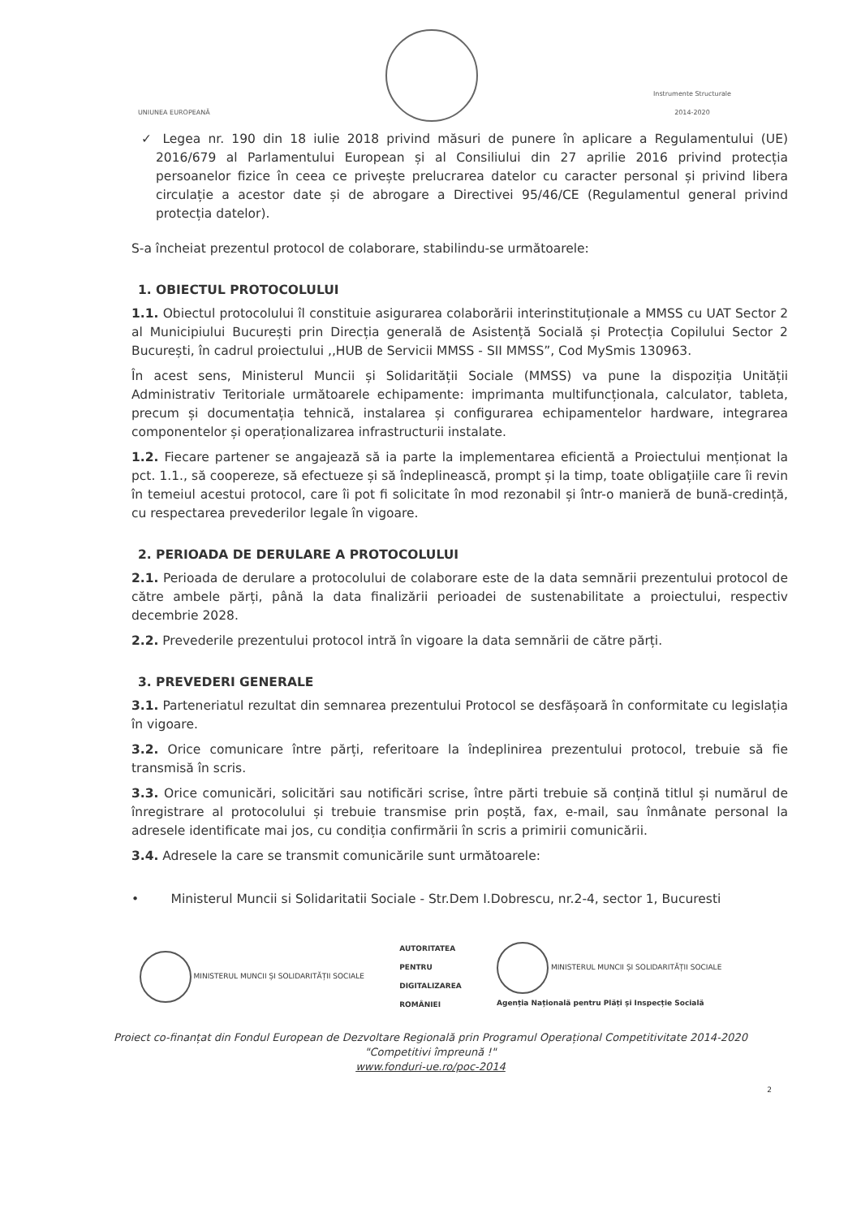UNIUNEA EUROPEANĂ
Instrumente Structurale
2014-2020
✓ Legea nr. 190 din 18 iulie 2018 privind măsuri de punere în aplicare a Regulamentului (UE) 2016/679 al Parlamentului European și al Consiliului din 27 aprilie 2016 privind protecția persoanelor fizice în ceea ce privește prelucrarea datelor cu caracter personal și privind libera circulație a acestor date și de abrogare a Directivei 95/46/CE (Regulamentul general privind protecția datelor).
S-a încheiat prezentul protocol de colaborare, stabilindu-se următoarele:
1. OBIECTUL PROTOCOLULUI
1.1. Obiectul protocolului îl constituie asigurarea colaborării interinstituționale a MMSS cu UAT Sector 2 al Municipiului București prin Direcția generală de Asistență Socială și Protecția Copilului Sector 2 București, în cadrul proiectului ,,HUB de Servicii MMSS - SII MMSS”, Cod MySmis 130963.
În acest sens, Ministerul Muncii și Solidarității Sociale (MMSS) va pune la dispoziția Unității Administrativ Teritoriale următoarele echipamente: imprimanta multifuncționala, calculator, tableta, precum și documentația tehnică, instalarea și configurarea echipamentelor hardware, integrarea componentelor și operaționalizarea infrastructurii instalate.
1.2. Fiecare partener se angajează să ia parte la implementarea eficientă a Proiectului menționat la pct. 1.1., să coopereze, să efectueze și să îndeplinească, prompt și la timp, toate obligațiile care îi revin în temeiul acestui protocol, care îi pot fi solicitate în mod rezonabil și într-o manieră de bună-credință, cu respectarea prevederilor legale în vigoare.
2. PERIOADA DE DERULARE A PROTOCOLULUI
2.1. Perioada de derulare a protocolului de colaborare este de la data semnării prezentului protocol de către ambele părți, până la data finalizării perioadei de sustenabilitate a proiectului, respectiv decembrie 2028.
2.2. Prevederile prezentului protocol intră în vigoare la data semnării de către părți.
3. PREVEDERI GENERALE
3.1. Parteneriatul rezultat din semnarea prezentului Protocol se desfășoară în conformitate cu legislația în vigoare.
3.2. Orice comunicare între părți, referitoare la îndeplinirea prezentului protocol, trebuie să fie transmisă în scris.
3.3. Orice comunicări, solicitări sau notificări scrise, între părti trebuie să conțină titlul și numărul de înregistrare al protocolului și trebuie transmise prin poștă, fax, e-mail, sau înmânate personal la adresele identificate mai jos, cu condiția confirmării în scris a primirii comunicării.
3.4. Adresele la care se transmit comunicările sunt următoarele:
• Ministerul Muncii si Solidaritatii Sociale - Str.Dem I.Dobrescu, nr.2-4, sector 1, Bucuresti
MINISTERUL MUNCII ȘI SOLIDARITĂȚII SOCIALE
AUTORITATEA
PENTRU
DIGITALIZAREA
ROMÂNIEI
MINISTERUL MUNCII ȘI SOLIDARITĂȚII SOCIALE
Agenția Națională pentru Plăți și Inspecție Socială
Proiect co-finanțat din Fondul European de Dezvoltare Regională prin Programul Operațional Competitivitate 2014-2020
"Competitivi împreună !"
www.fonduri-ue.ro/poc-2014
2